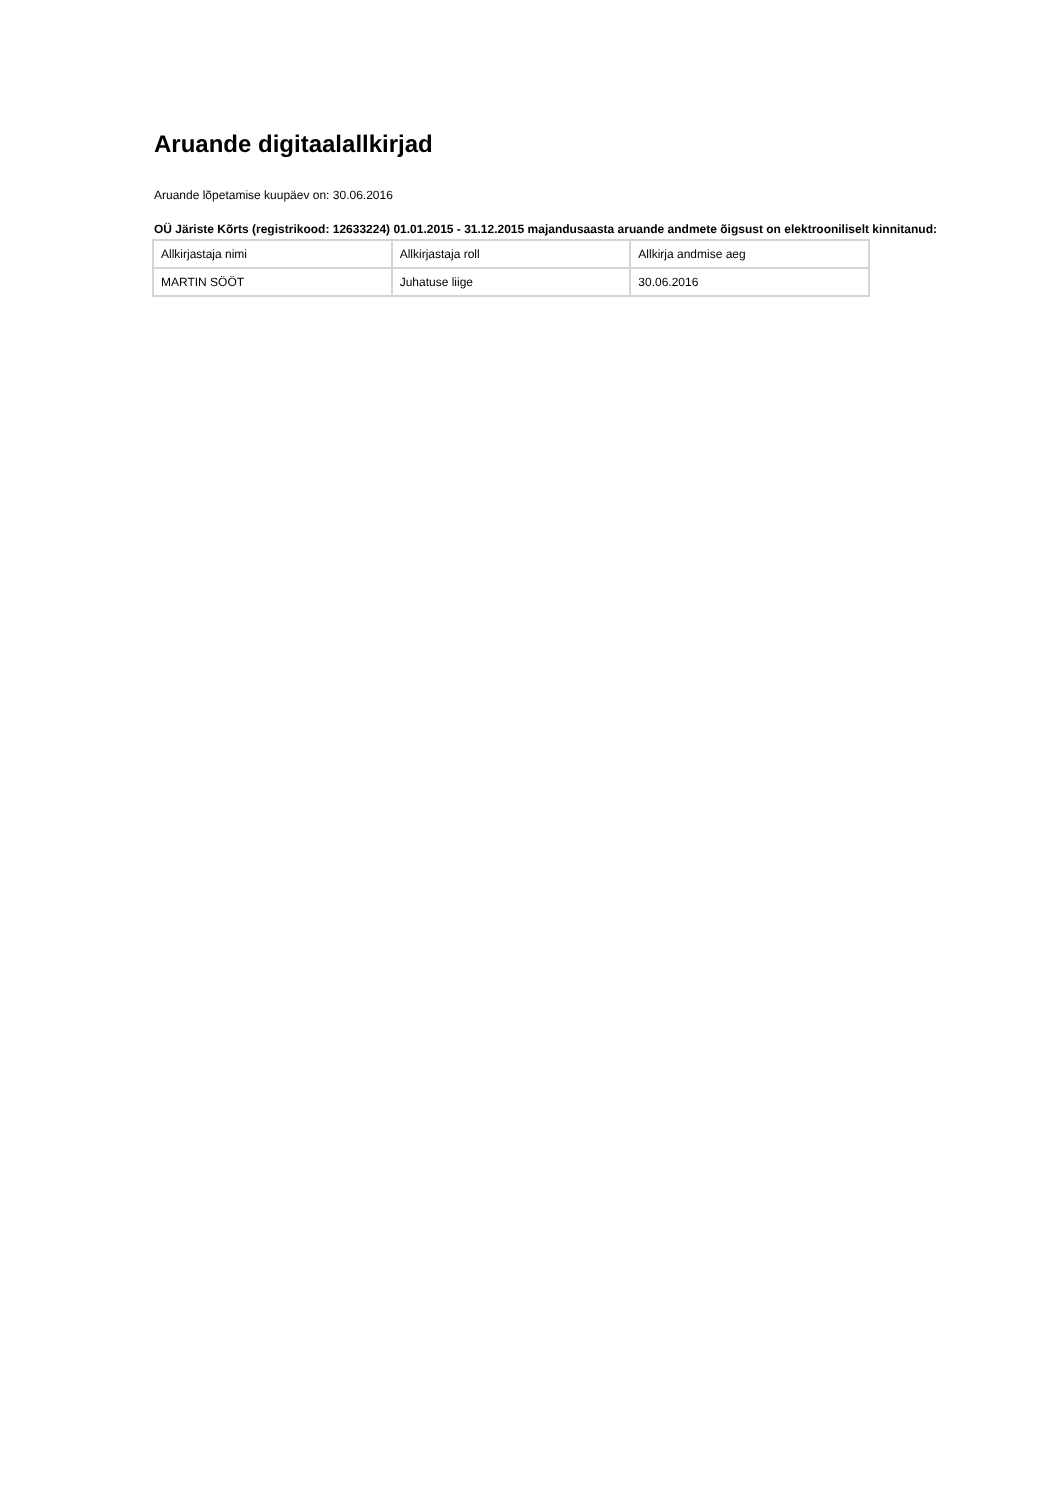Aruande digitaalallkirjad
Aruande lõpetamise kuupäev on: 30.06.2016
OÜ Järiste Kõrts (registrikood: 12633224) 01.01.2015 - 31.12.2015 majandusaasta aruande andmete õigsust on elektrooniliselt kinnitanud:
| Allkirjastaja nimi | Allkirjastaja roll | Allkirja andmise aeg |
| --- | --- | --- |
| MARTIN SÖÖT | Juhatuse liige | 30.06.2016 |